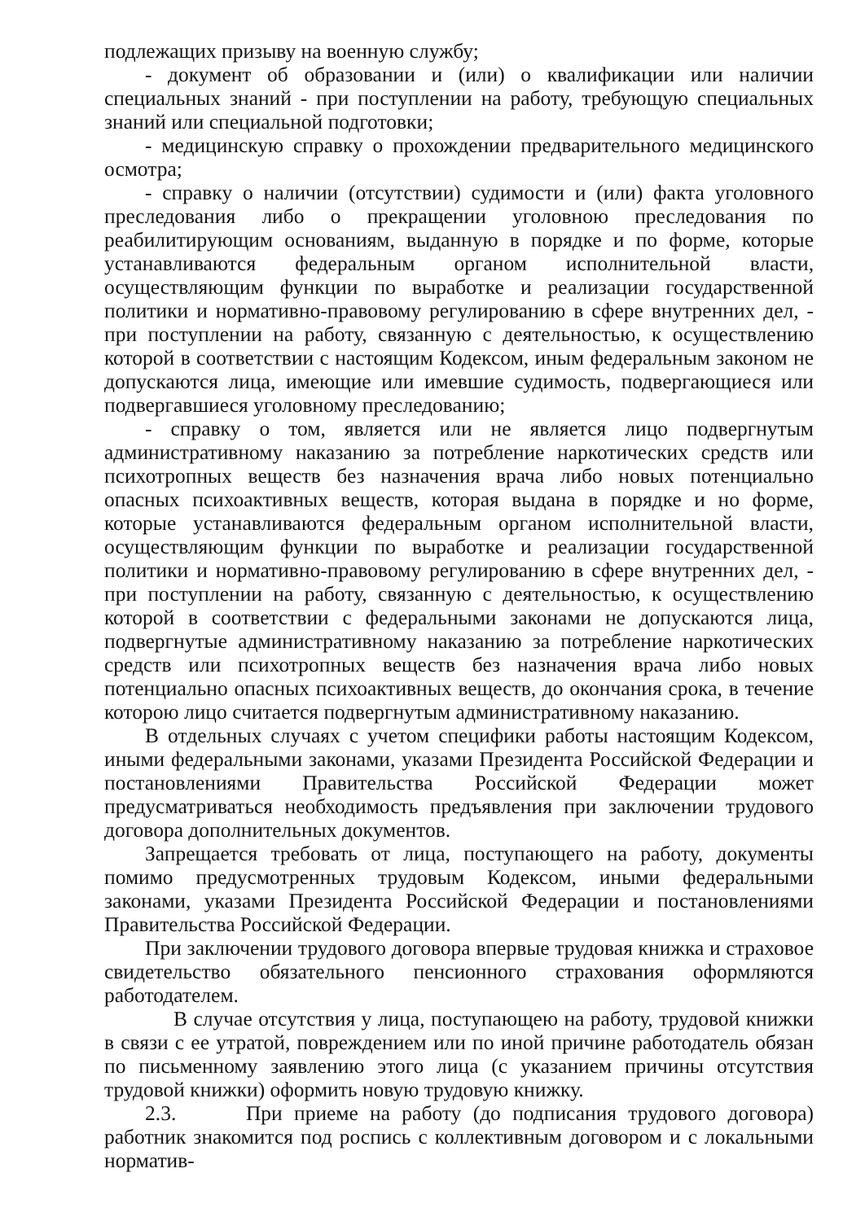подлежащих призыву на военную службу;
- документ об образовании и (или) о квалификации или наличии специальных знаний - при поступлении на работу, требующую специальных знаний или специальной подготовки;
- медицинскую справку о прохождении предварительного медицинского осмотра;
- справку о наличии (отсутствии) судимости и (или) факта уголовного преследования либо о прекращении уголовною преследования по реабилитирующим основаниям, выданную в порядке и по форме, которые устанавливаются федеральным органом исполнительной власти, осуществляющим функции по выработке и реализации государственной политики и нормативно-правовому регулированию в сфере внутренних дел, - при поступлении на работу, связанную с деятельностью, к осуществлению которой в соответствии с настоящим Кодексом, иным федеральным законом не допускаются лица, имеющие или имевшие судимость, подвергающиеся или подвергавшиеся уголовному преследованию;
- справку о том, является или не является лицо подвергнутым административному наказанию за потребление наркотических средств или психотропных веществ без назначения врача либо новых потенциально опасных психоактивных веществ, которая выдана в порядке и но форме, которые устанавливаются федеральным органом исполнительной власти, осуществляющим функции по выработке и реализации государственной политики и нормативно-правовому регулированию в сфере внутренних дел, - при поступлении на работу, связанную с деятельностью, к осуществлению которой в соответствии с федеральными законами не допускаются лица, подвергнутые административному наказанию за потребление наркотических средств или психотропных веществ без назначения врача либо новых потенциально опасных психоактивных веществ, до окончания срока, в течение которою лицо считается подвергнутым административному наказанию.
В отдельных случаях с учетом специфики работы настоящим Кодексом, иными федеральными законами, указами Президента Российской Федерации и постановлениями Правительства Российской Федерации может предусматриваться необходимость предъявления при заключении трудового договора дополнительных документов.
Запрещается требовать от лица, поступающего на работу, документы помимо предусмотренных трудовым Кодексом, иными федеральными законами, указами Президента Российской Федерации и постановлениями Правительства Российской Федерации.
При заключении трудового договора впервые трудовая книжка и страховое свидетельство обязательного пенсионного страхования оформляются работодателем.
В случае отсутствия у лица, поступающею на работу, трудовой книжки в связи с ее утратой, повреждением или по иной причине работодатель обязан по письменному заявлению этого лица (с указанием причины отсутствия трудовой книжки) оформить новую трудовую книжку.
2.3. При приеме на работу (до подписания трудового договора) работник знакомится под роспись с коллективным договором и с локальными норматив-